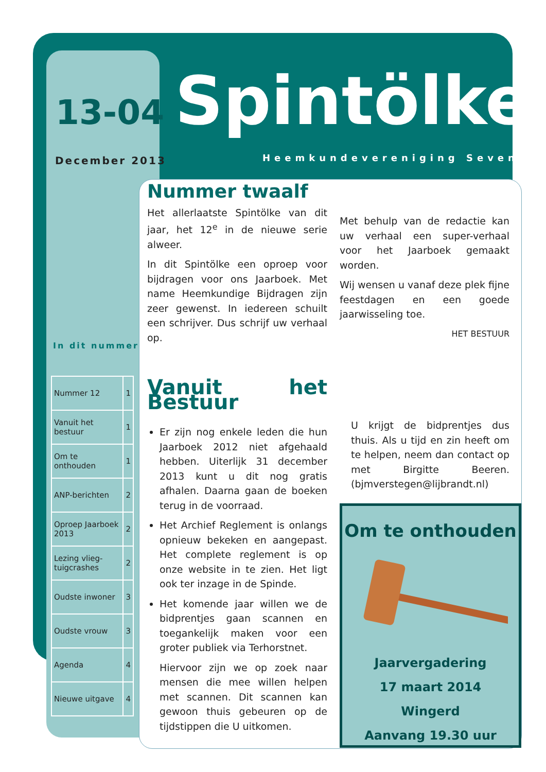13-04
December 2013
Spintölke
Heemkundevereniging Sevenum
In dit nummer
| Nummer 12 | 1 |
| Vanuit het bestuur | 1 |
| Om te onthouden | 1 |
| ANP-berichten | 2 |
| Oproep Jaarboek 2013 | 2 |
| Lezing vlieg-tuigcrashes | 2 |
| Oudste inwoner | 3 |
| Oudste vrouw | 3 |
| Agenda | 4 |
| Nieuwe uitgave | 4 |
Nummer twaalf
Het allerlaatste Spintölke van dit jaar, het 12<sup>e</sup> in de nieuwe serie alweer.
In dit Spintölke een oproep voor bijdragen voor ons Jaarboek. Met name Heemkundige Bijdragen zijn zeer gewenst. In iedereen schuilt een schrijver. Dus schrijf uw verhaal op.
Met behulp van de redactie kan uw verhaal een super-verhaal voor het Jaarboek gemaakt worden.
Wij wensen u vanaf deze plek fijne feestdagen en een goede jaarwisseling toe.
HET BESTUUR
Vanuit het Bestuur
Er zijn nog enkele leden die hun Jaarboek 2012 niet afgehaald hebben. Uiterlijk 31 december 2013 kunt u dit nog gratis afhalen. Daarna gaan de boeken terug in de voorraad.
Het Archief Reglement is onlangs opnieuw bekeken en aangepast. Het complete reglement is op onze website in te zien. Het ligt ook ter inzage in de Spinde.
Het komende jaar willen we de bidprentjes gaan scannen en toegankelijk maken voor een groter publiek via Terhorstnet.
Hiervoor zijn we op zoek naar mensen die mee willen helpen met scannen. Dit scannen kan gewoon thuis gebeuren op de tijdstippen die U uitkomen.
U krijgt de bidprentjes dus thuis. Als u tijd en zin heeft om te helpen, neem dan contact op met Birgitte Beeren. (bjmverstegen@lijbrandt.nl)
Om te onthouden
Jaarvergadering
17 maart 2014
Wingerd
Aanvang 19.30 uur